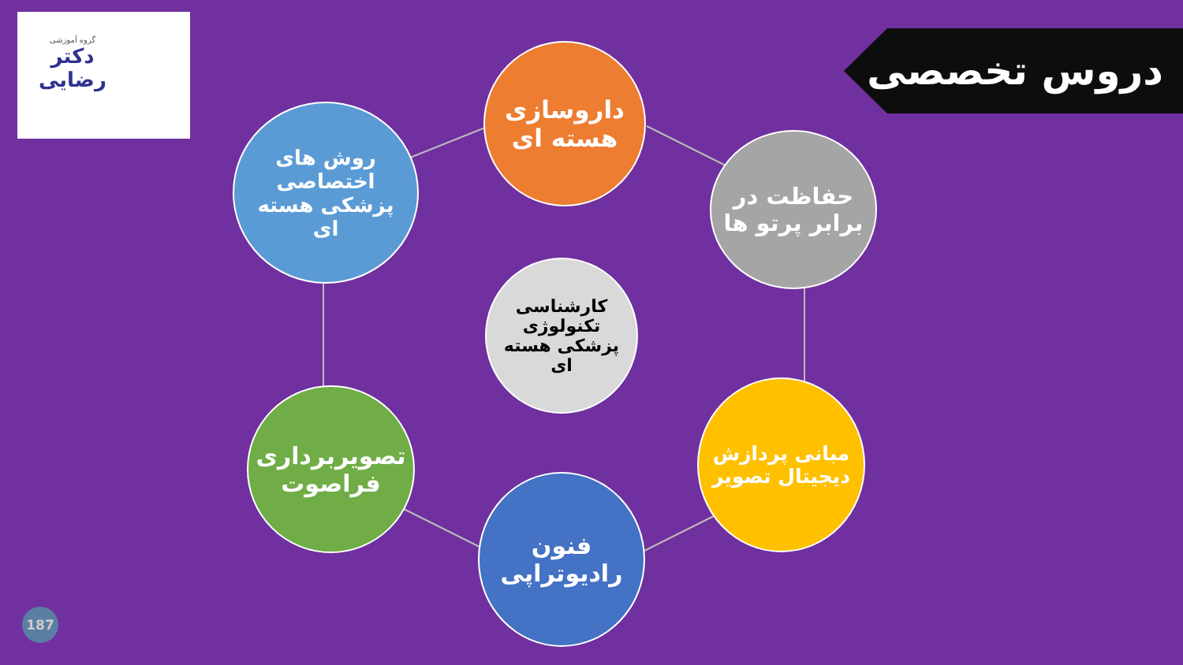گروه آموزشی
دکتر
رضایی
دروس تخصصی
داروسازی هسته ای
روش های اختصاصی پزشکی هسته ای
حفاظت در برابر پرتو ها
کارشناسی تکنولوژی پزشکی هسته ای
تصویربرداری فراصوت
مبانی پردازش دیجیتال تصویر
فنون رادیوتراپی
187